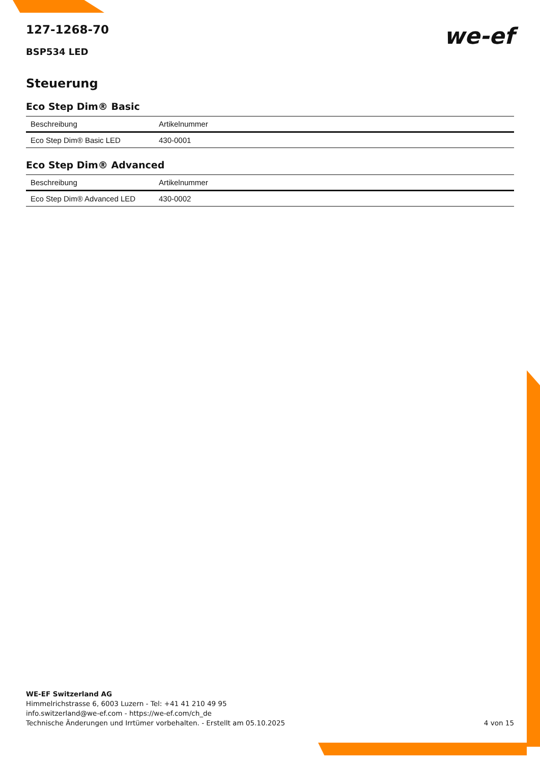127-1268-70
BSP534 LED
we-ef
Steuerung
Eco Step Dim® Basic
| Beschreibung | Artikelnummer |
| --- | --- |
| Eco Step Dim® Basic LED | 430-0001 |
Eco Step Dim® Advanced
| Beschreibung | Artikelnummer |
| --- | --- |
| Eco Step Dim® Advanced LED | 430-0002 |
WE-EF Switzerland AG
Himmelrichstrasse 6, 6003 Luzern - Tel: +41 41 210 49 95
info.switzerland@we-ef.com - https://we-ef.com/ch_de
Technische Änderungen und Irrtümer vorbehalten. - Erstellt am 05.10.2025
4 von 15